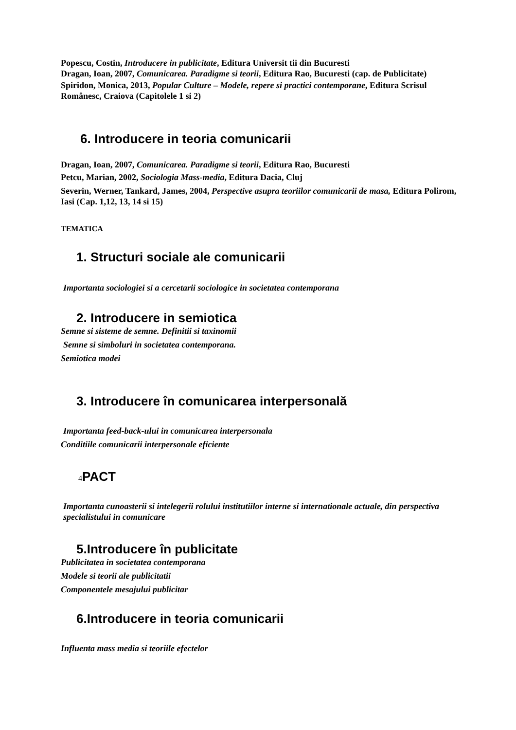Popescu, Costin, Introducere in publicitate, Editura Universit tii din Bucuresti
Dragan, Ioan, 2007, Comunicarea. Paradigme si teorii, Editura Rao, Bucuresti (cap. de Publicitate)
Spiridon, Monica, 2013, Popular Culture – Modele, repere si practici contemporane, Editura Scrisul Românesc, Craiova (Capitolele 1 si 2)
6. Introducere in teoria comunicarii
Dragan, Ioan, 2007, Comunicarea. Paradigme si teorii, Editura Rao, Bucuresti
Petcu, Marian, 2002, Sociologia Mass-media, Editura Dacia, Cluj
Severin, Werner, Tankard, James, 2004, Perspective asupra teoriilor comunicarii de masa, Editura Polirom, Iasi (Cap. 1,12, 13, 14 si 15)
TEMATICA
1. Structuri sociale ale comunicarii
Importanta sociologiei si a cercetarii sociologice in societatea contemporana
2. Introducere in semiotica
Semne si sisteme de semne. Definitii si taxinomii
Semne si simboluri in societatea contemporana.
Semiotica modei
3. Introducere în comunicarea interpersonală
Importanta feed-back-ului in comunicarea interpersonala
Conditiile comunicarii interpersonale eficiente
4 PACT
Importanta cunoasterii si intelegerii rolului institutiilor interne si internationale actuale, din perspectiva specialistului in comunicare
5.Introducere în publicitate
Publicitatea in societatea contemporana
Modele si teorii ale publicitatii
Componentele mesajului publicitar
6.Introducere in teoria comunicarii
Influenta mass media si teoriile efectelor